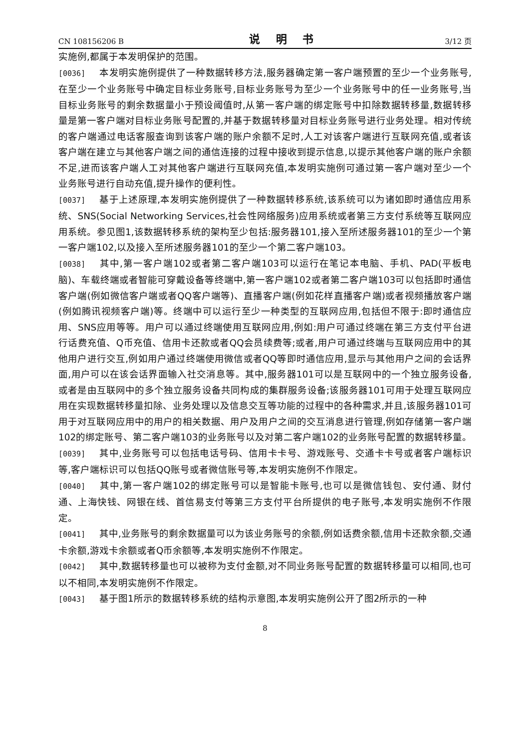CN 108156206 B 说 明 书 3/12 页
实施例,都属于本发明保护的范围。
[0036] 本发明实施例提供了一种数据转移方法,服务器确定第一客户端预置的至少一个业务账号,在至少一个业务账号中确定目标业务账号,目标业务账号为至少一个业务账号中的任一业务账号,当目标业务账号的剩余数据量小于预设阈值时,从第一客户端的绑定账号中扣除数据转移量,数据转移量是第一客户端对目标业务账号配置的,并基于数据转移量对目标业务账号进行业务处理。相对传统的客户端通过电话客服查询到该客户端的账户余额不足时,人工对该客户端进行互联网充值,或者该客户端在建立与其他客户端之间的通信连接的过程中接收到提示信息,以提示其他客户端的账户余额不足,进而该客户端人工对其他客户端进行互联网充值,本发明实施例可通过第一客户端对至少一个业务账号进行自动充值,提升操作的便利性。
[0037] 基于上述原理,本发明实施例提供了一种数据转移系统,该系统可以为诸如即时通信应用系统、SNS(Social Networking Services,社会性网络服务)应用系统或者第三方支付系统等互联网应用系统。参见图1,该数据转移系统的架构至少包括:服务器101,接入至所述服务器101的至少一个第一客户端102,以及接入至所述服务器101的至少一个第二客户端103。
[0038] 其中,第一客户端102或者第二客户端103可以运行在笔记本电脑、手机、PAD(平板电脑)、车载终端或者智能可穿戴设备等终端中,第一客户端102或者第二客户端103可以包括即时通信客户端(例如微信客户端或者QQ客户端等)、直播客户端(例如花样直播客户端)或者视频播放客户端(例如腾讯视频客户端)等。终端中可以运行至少一种类型的互联网应用,包括但不限于:即时通信应用、SNS应用等等。用户可以通过终端使用互联网应用,例如:用户可通过终端在第三方支付平台进行话费充值、Q币充值、信用卡还款或者QQ会员续费等;或者,用户可通过终端与互联网应用中的其他用户进行交互,例如用户通过终端使用微信或者QQ等即时通信应用,显示与其他用户之间的会话界面,用户可以在该会话界面输入社交消息等。其中,服务器101可以是互联网中的一个独立服务设备,或者是由互联网中的多个独立服务设备共同构成的集群服务设备;该服务器101可用于处理互联网应用在实现数据转移量扣除、业务处理以及信息交互等功能的过程中的各种需求,并且,该服务器101可用于对互联网应用中的用户的相关数据、用户及用户之间的交互消息进行管理,例如存储第一客户端102的绑定账号、第二客户端103的业务账号以及对第二客户端102的业务账号配置的数据转移量。
[0039] 其中,业务账号可以包括电话号码、信用卡卡号、游戏账号、交通卡卡号或者客户端标识等,客户端标识可以包括QQ账号或者微信账号等,本发明实施例不作限定。
[0040] 其中,第一客户端102的绑定账号可以是智能卡账号,也可以是微信钱包、安付通、财付通、上海快钱、网银在线、首信易支付等第三方支付平台所提供的电子账号,本发明实施例不作限定。
[0041] 其中,业务账号的剩余数据量可以为该业务账号的余额,例如话费余额,信用卡还款余额,交通卡余额,游戏卡余额或者Q币余额等,本发明实施例不作限定。
[0042] 其中,数据转移量也可以被称为支付金额,对不同业务账号配置的数据转移量可以相同,也可以不相同,本发明实施例不作限定。
[0043] 基于图1所示的数据转移系统的结构示意图,本发明实施例公开了图2所示的一种
8